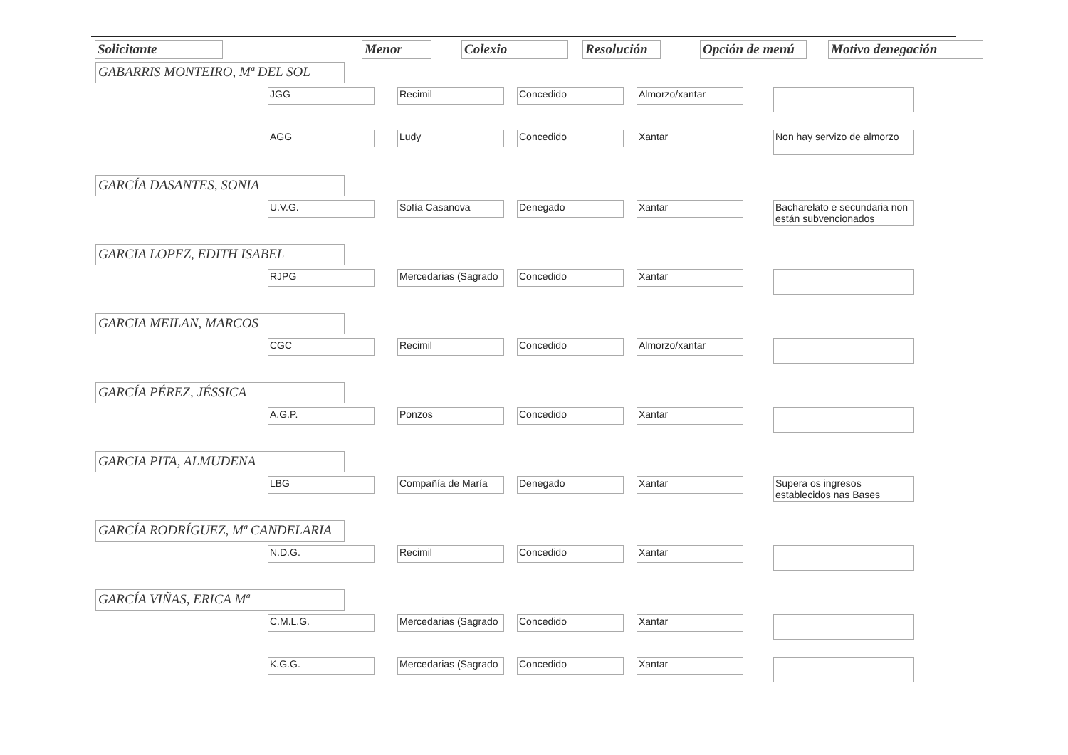| Solicitante | | Menor | Colexio | Resolución | Opción de menú | Motivo denegación |
| --- | --- | --- | --- | --- | --- | --- |
GABARRIS MONTEIRO, Mª DEL SOL
| JGG | Recimil | Concedido | Almorzo/xantar | |
| AGG | Ludy | Concedido | Xantar | Non hay servizo de almorzo |
GARCÍA DASANTES, SONIA
| U.V.G. | Sofía Casanova | Denegado | Xantar | Bacharelato e secundaria non están subvencionados |
GARCIA LOPEZ, EDITH ISABEL
| RJPG | Mercedarias (Sagrado | Concedido | Xantar | |
GARCIA MEILAN, MARCOS
| CGC | Recimil | Concedido | Almorzo/xantar | |
GARCÍA PÉREZ, JÉSSICA
| A.G.P. | Ponzos | Concedido | Xantar | |
GARCIA PITA, ALMUDENA
| LBG | Compañía de María | Denegado | Xantar | Supera os ingresos establecidos nas Bases |
GARCÍA RODRÍGUEZ, Mª CANDELARIA
| N.D.G. | Recimil | Concedido | Xantar | |
GARCÍA VIÑAS, ERICA Mª
| C.M.L.G. | Mercedarias (Sagrado | Concedido | Xantar | |
| K.G.G. | Mercedarias (Sagrado | Concedido | Xantar | |